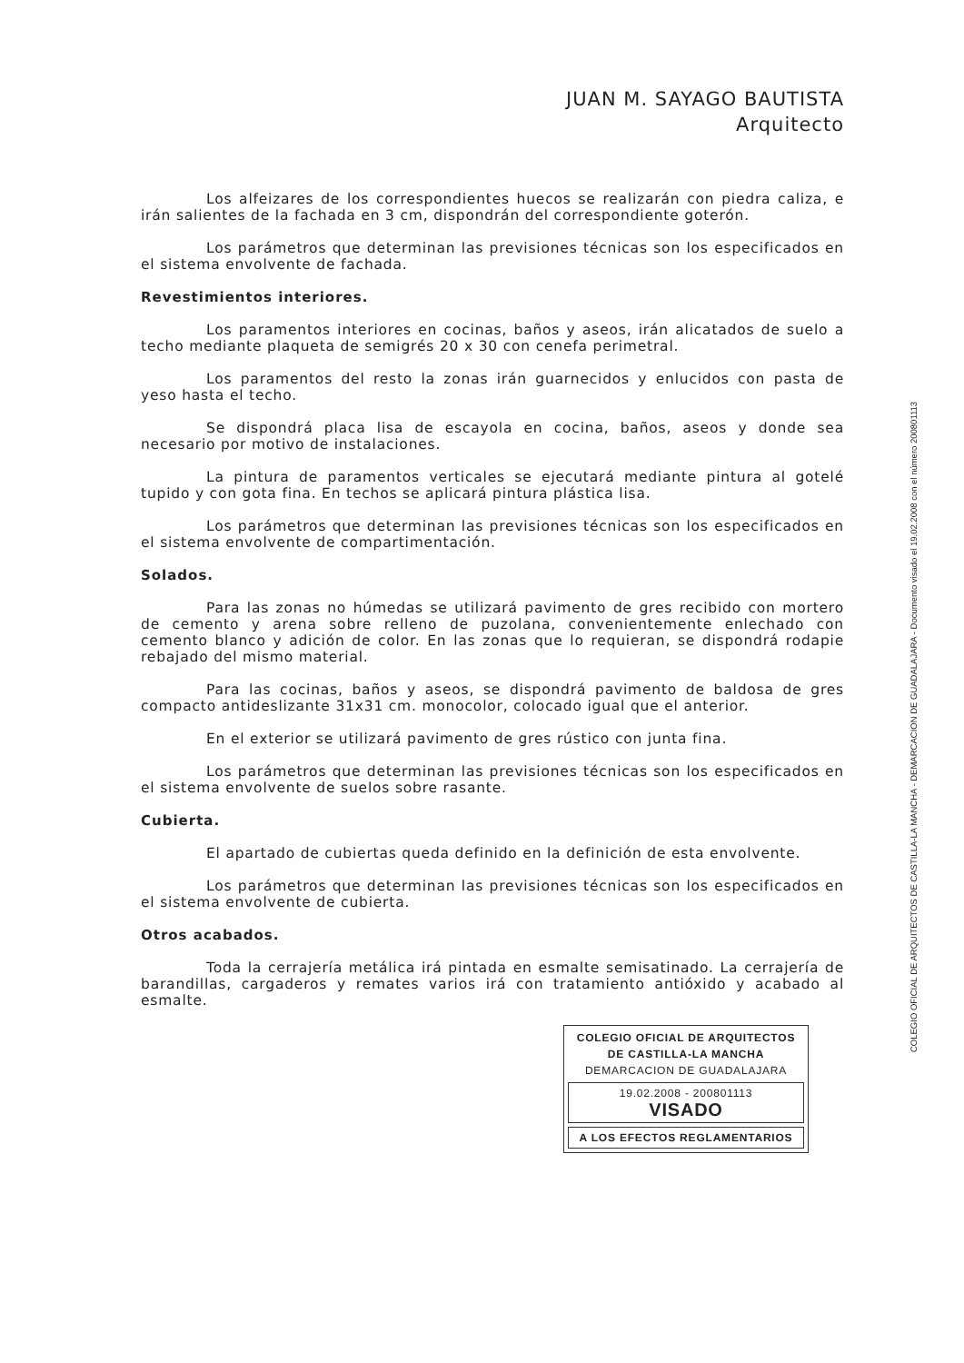JUAN M. SAYAGO BAUTISTA
Arquitecto
Los alfeizares de los correspondientes huecos se realizarán con piedra caliza, e irán salientes de la fachada en 3 cm, dispondrán del correspondiente goterón.
Los parámetros que determinan las previsiones técnicas son los especificados en el sistema envolvente de fachada.
Revestimientos interiores.
Los paramentos interiores en cocinas, baños y aseos, irán alicatados de suelo a techo mediante plaqueta de semigrés 20 x 30 con cenefa perimetral.
Los paramentos del resto la zonas irán guarnecidos y enlucidos con pasta de yeso hasta el techo.
Se dispondrá placa lisa de escayola en cocina, baños, aseos y donde sea necesario por motivo de instalaciones.
La pintura de paramentos verticales se ejecutará mediante pintura al gotelé tupido y con gota fina. En techos se aplicará pintura plástica lisa.
Los parámetros que determinan las previsiones técnicas son los especificados en el sistema envolvente de compartimentación.
Solados.
Para las zonas no húmedas se utilizará pavimento de gres recibido con mortero de cemento y arena sobre relleno de puzolana, convenientemente enlechado con cemento blanco y adición de color. En las zonas que lo requieran, se dispondrá rodapie rebajado del mismo material.
Para las cocinas, baños y aseos, se dispondrá pavimento de baldosa de gres compacto antideslizante 31x31 cm. monocolor, colocado igual que el anterior.
En el exterior se utilizará pavimento de gres rústico con junta fina.
Los parámetros que determinan las previsiones técnicas son los especificados en el sistema envolvente de suelos sobre rasante.
Cubierta.
El apartado de cubiertas queda definido en la definición de esta envolvente.
Los parámetros que determinan las previsiones técnicas son los especificados en el sistema envolvente de cubierta.
Otros acabados.
Toda la cerrajería metálica irá pintada en esmalte semisatinado. La cerrajería de barandillas, cargaderos y remates varios irá con tratamiento antióxido y acabado al esmalte.
COLEGIO OFICIAL DE ARQUITECTOS
DE CASTILLA-LA MANCHA
DEMARCACION DE GUADALAJARA
19.02.2008 - 200801113
VISADO
A LOS EFECTOS REGLAMENTARIOS
COLEGIO OFICIAL DE ARQUITECTOS DE CASTILLA-LA MANCHA - DEMARCACION DE GUADALAJARA - Documento visado el 19.02.2008 con el número 200801113